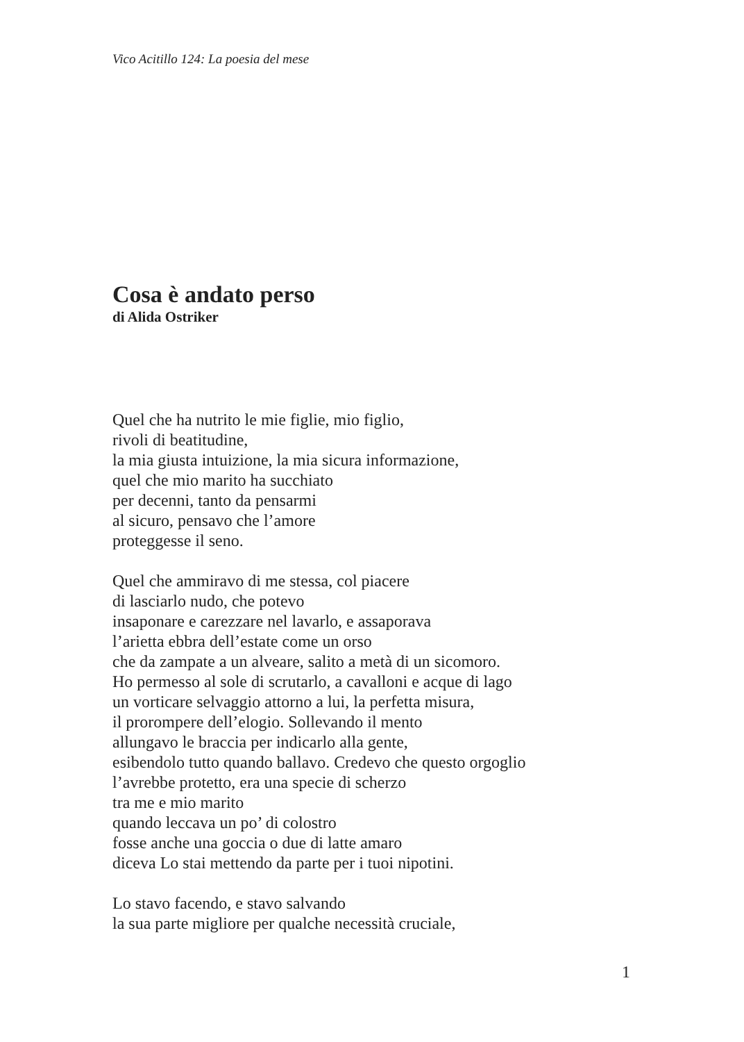Vico Acitillo 124: La poesia del mese
Cosa è andato perso
di Alida Ostriker
Quel che ha nutrito le mie figlie, mio figlio,
rivoli di beatitudine,
la mia giusta intuizione, la mia sicura informazione,
quel che mio marito ha succhiato
per decenni, tanto da pensarmi
al sicuro, pensavo che l’amore
proteggesse il seno.
Quel che ammiravo di me stessa, col piacere
di lasciarlo nudo, che potevo
insaponare e carezzare nel lavarlo, e assaporava
l’arietta ebbra dell’estate come un orso
che da zampate a un alveare, salito a metà di un sicomoro.
Ho permesso al sole di scrutarlo, a cavalloni e acque di lago
un vorticare selvaggio attorno a lui, la perfetta misura,
il prorompere dell’elogio. Sollevando il mento
allungavo le braccia per indicarlo alla gente,
esibendolo tutto quando ballavo. Credevo che questo orgoglio
l’avrebbe protetto, era una specie di scherzo
tra me e mio marito
quando leccava un po’ di colostro
fosse anche una goccia o due di latte amaro
diceva Lo stai mettendo da parte per i tuoi nipotini.
Lo stavo facendo, e stavo salvando
la sua parte migliore per qualche necessità cruciale,
1